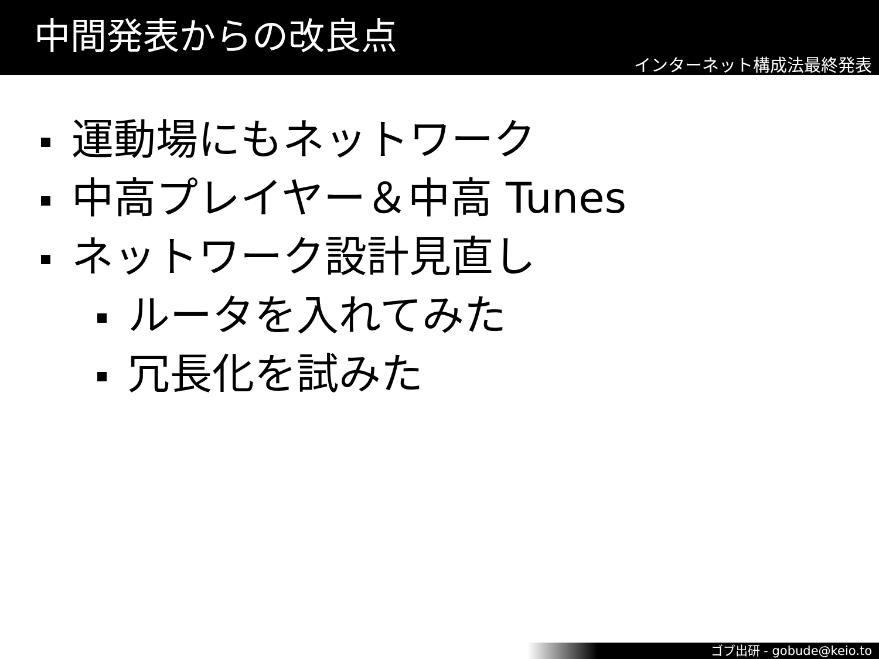中間発表からの改良点
インターネット構成法最終発表
運動場にもネットワーク
中高プレイヤー＆中高 Tunes
ネットワーク設計見直し
ルータを入れてみた
冗長化を試みた
ゴブ出研 - gobude@keio.to